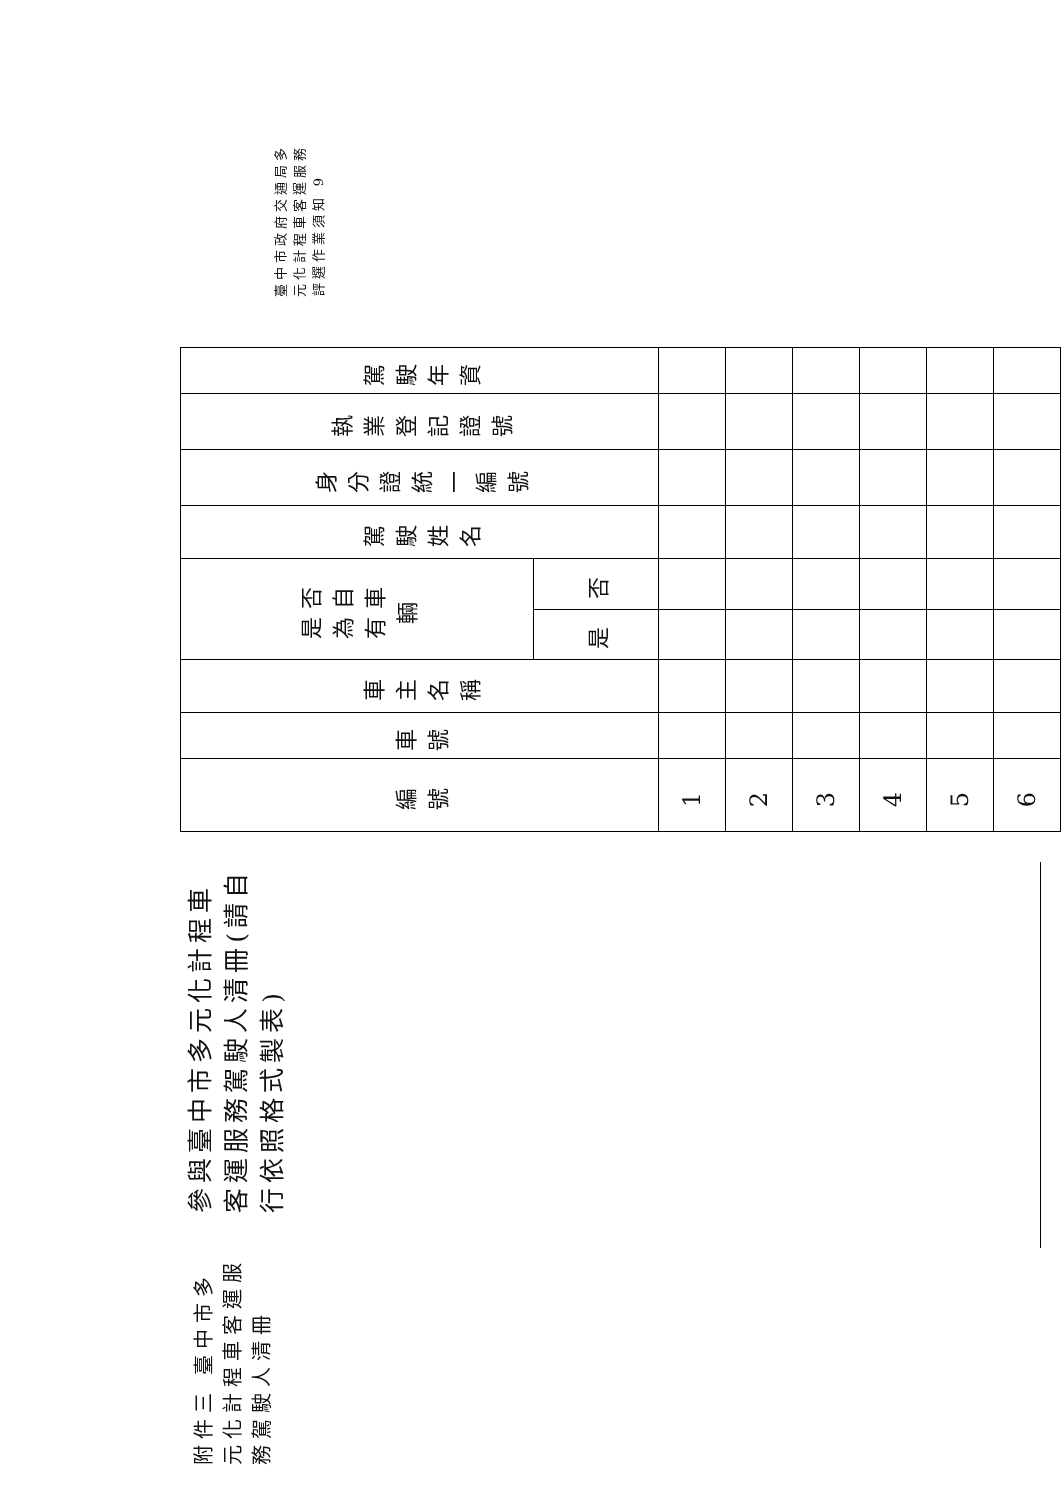附件三 臺中市多元化計程車客運服務駕駛人清冊
參與臺中市多元化計程車客運服務駕駛人清冊(請自行依照格式製表)
| 編 號 | 車號 | 車主名稱 | 是否為自有車輛 | | 駕駛姓名 | 身分證統一 編號 | 執業登記證 號 | 駕駛 年資 |
| --- | --- | --- | --- | --- | --- | --- | --- | --- |
| | | | 是 | 否 | | | | |
| 1 | | | | | | | | |
| 2 | | | | | | | | |
| 3 | | | | | | | | |
| 4 | | | | | | | | |
| 5 | | | | | | | | |
| 6 | | | | | | | | |
臺中市政府交通局多元化計程車客運服務評選作業須知 9